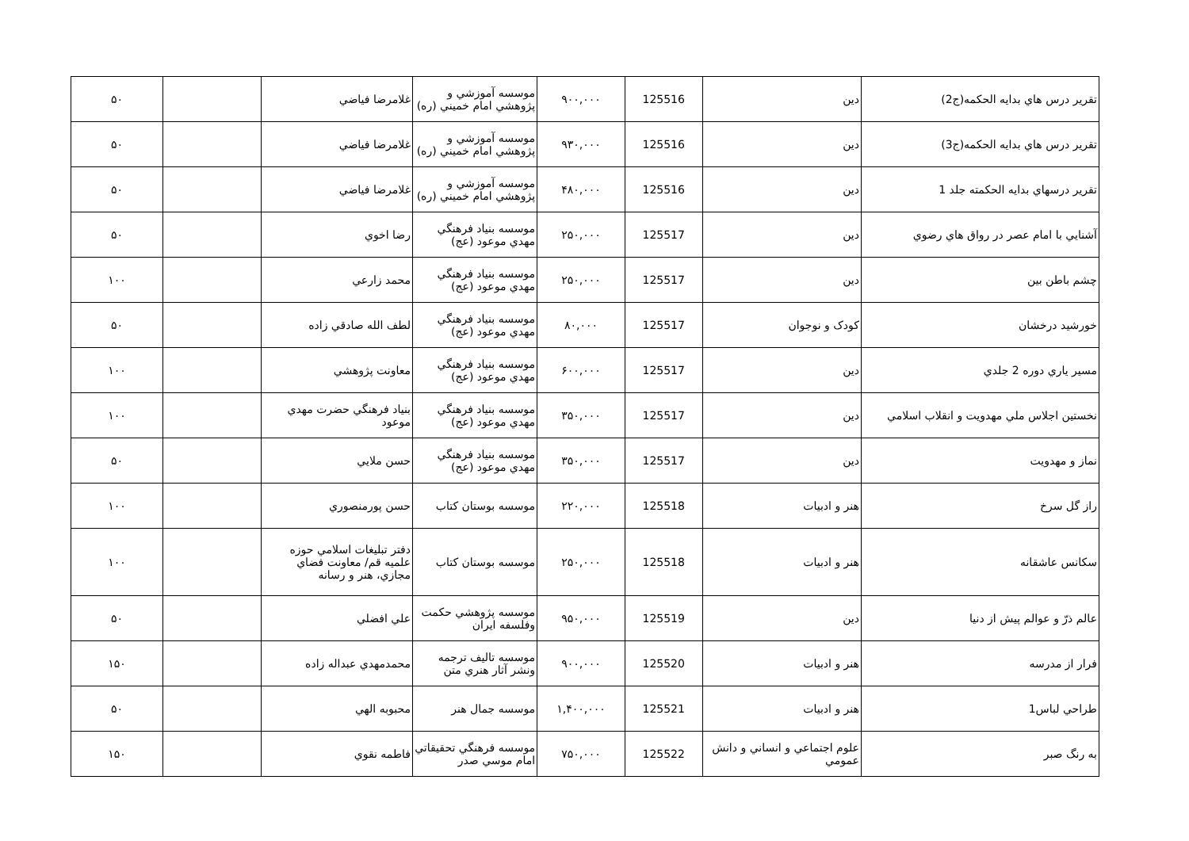| تقرير درس هاي بدايه الحكمه(ج2) | دين | 125516 | ۹۰۰,۰۰۰ | موسسه آموزشي و پژوهشي امام خميني (ره) | غلامرضا فياضي | | ۵۰ |
| تقرير درس هاي بدايه الحكمه(ج3) | دين | 125516 | ۹۳۰,۰۰۰ | موسسه آموزشي و پژوهشي امام خميني (ره) | غلامرضا فياضي | | ۵۰ |
| تقرير درسهاي بدايه الحكمته جلد 1 | دين | 125516 | ۴۸۰,۰۰۰ | موسسه آموزشي و پژوهشي امام خميني (ره) | غلامرضا فياضي | | ۵۰ |
| آشنايي با امام عصر در رواق هاي رضوي | دين | 125517 | ۲۵۰,۰۰۰ | موسسه بنياد فرهنگي مهدي موعود (عج) | رضا اخوي | | ۵۰ |
| چشم باطن بين | دين | 125517 | ۲۵۰,۰۰۰ | موسسه بنياد فرهنگي مهدي موعود (عج) | محمد زارعي | | ۱۰۰ |
| خورشيد درخشان | كودک و نوجوان | 125517 | ۸۰,۰۰۰ | موسسه بنياد فرهنگي مهدي موعود (عج) | لطف الله صادقي زاده | | ۵۰ |
| مسير ياري دوره 2 جلدي | دين | 125517 | ۶۰۰,۰۰۰ | موسسه بنياد فرهنگي مهدي موعود (عج) | معاونت پژوهشي | | ۱۰۰ |
| نخستين اجلاس ملي مهدويت و انقلاب اسلامي | دين | 125517 | ۳۵۰,۰۰۰ | موسسه بنياد فرهنگي مهدي موعود (عج) | بنياد فرهنگي حضرت مهدي موعود | | ۱۰۰ |
| نماز و مهدويت | دين | 125517 | ۳۵۰,۰۰۰ | موسسه بنياد فرهنگي مهدي موعود (عج) | حسن ملايي | | ۵۰ |
| راز گل سرخ | هنر و ادبيات | 125518 | ۲۲۰,۰۰۰ | موسسه بوستان كتاب | حسن پورمنصوري | | ۱۰۰ |
| سكانس عاشقانه | هنر و ادبيات | 125518 | ۲۵۰,۰۰۰ | موسسه بوستان كتاب | دفتر تبليغات اسلامي حوزه علميه قم/ معاونت فضاي مجازي، هنر و رسانه | | ۱۰۰ |
| عالم ذرّ و عوالم پيش از دنيا | دين | 125519 | ۹۵۰,۰۰۰ | موسسه پژوهشي حكمت وفلسفه ايران | علي افضلي | | ۵۰ |
| فرار از مدرسه | هنر و ادبيات | 125520 | ۹۰۰,۰۰۰ | موسسه تاليف ترجمه ونشر آثار هنري متن | محمدمهدي عبداله زاده | | ۱۵۰ |
| طراحي لباس1 | هنر و ادبيات | 125521 | ۱,۴۰۰,۰۰۰ | موسسه جمال هنر | محبوبه الهي | | ۵۰ |
| به رنگ صبر | علوم اجتماعي و انساني و دانش عمومي | 125522 | ۷۵۰,۰۰۰ | موسسه فرهنگي تحقيقاتي امام موسي صدر | فاطمه نقوي | | ۱۵۰ |